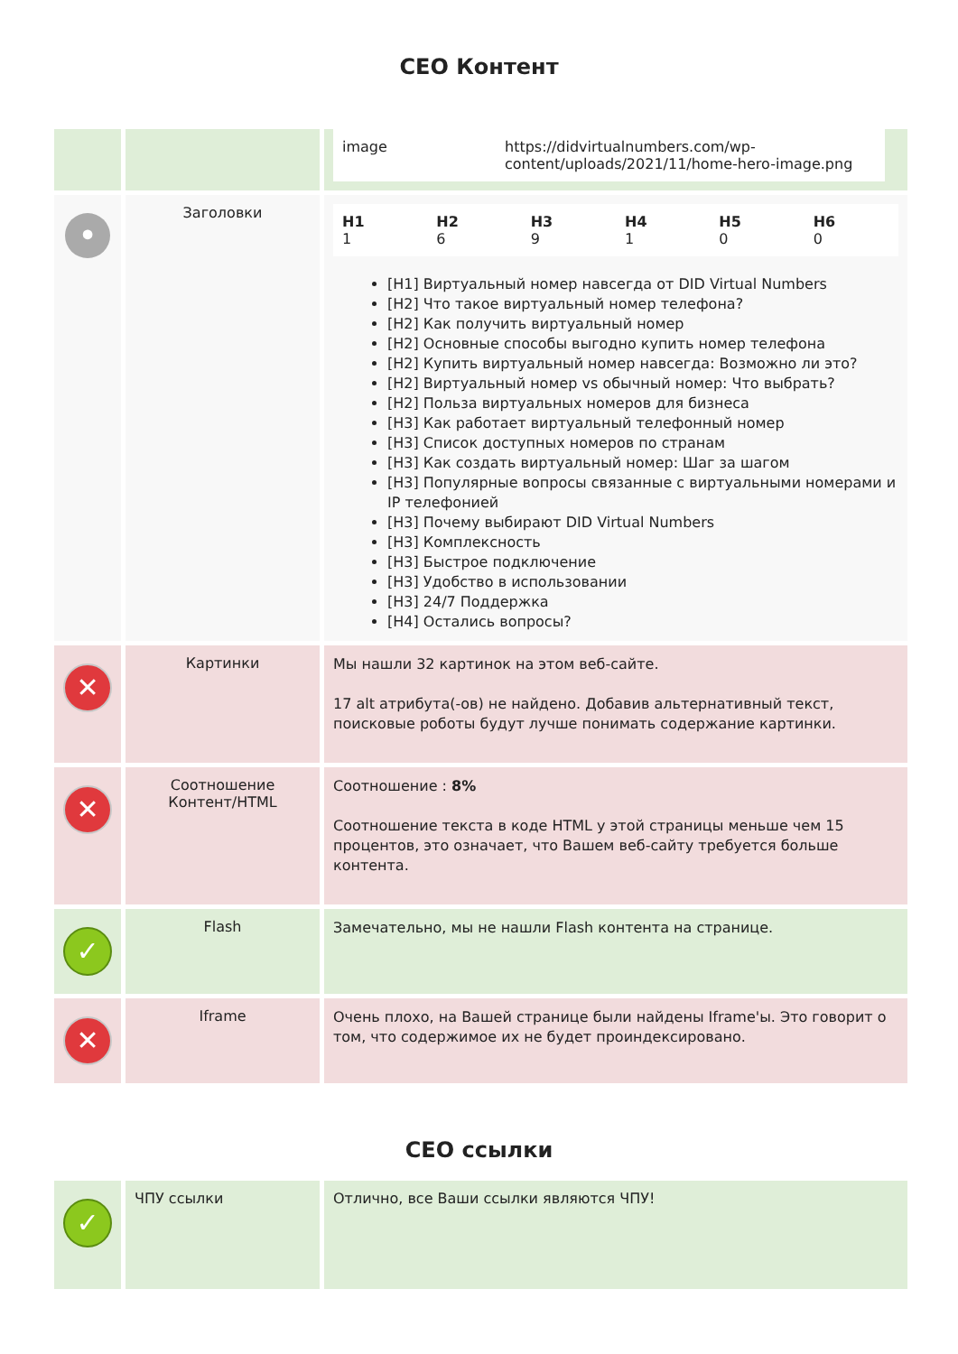СЕО Контент
| | | / image / https://didvirtualnumbers.com/wp-content/uploads/2021/11/home-hero-image.png / |
| • | Заголовки | / H1 1 / H2 6 / H3 9 / H4 1 / H5 0 / H6 0 / [H1] Виртуальный номер навсегда от DID Virtual Numbers [H2] Что такое виртуальный номер телефона? [H2] Как получить виртуальный номер [H2] Основные способы выгодно купить номер телефона [H2] Купить виртуальный номер навсегда: Возможно ли это? [H2] Виртуальный номер vs обычный номер: Что выбрать? [H2] Польза виртуальных номеров для бизнеса [H3] Как работает виртуальный телефонный номер [H3] Список доступных номеров по странам [H3] Как создать виртуальный номер: Шаг за шагом [H3] Популярные вопросы связанные с виртуальными номерами и IP телефонией [H3] Почему выбирают DID Virtual Numbers [H3] Комплексность [H3] Быстрое подключение [H3] Удобство в использовании [H3] 24/7 Поддержка [H4] Остались вопросы? |
| ✕ | Картинки | Мы нашли 32 картинок на этом веб-сайте. 17 alt атрибута(-ов) не найдено. Добавив альтернативный текст, поисковые роботы будут лучше понимать содержание картинки. |
| ✕ | Соотношение Контент/HTML | Соотношение : 8% Соотношение текста в коде HTML у этой страницы меньше чем 15 процентов, это означает, что Вашем веб-сайту требуется больше контента. |
| ✓ | Flash | Замечательно, мы не нашли Flash контента на странице. |
| ✕ | Iframe | Очень плохо, на Вашей странице были найдены Iframe'ы. Это говорит о том, что содержимое их не будет проиндексировано. |
СЕО ссылки
| ✓ | ЧПУ ссылки | Отлично, все Ваши ссылки являются ЧПУ! |